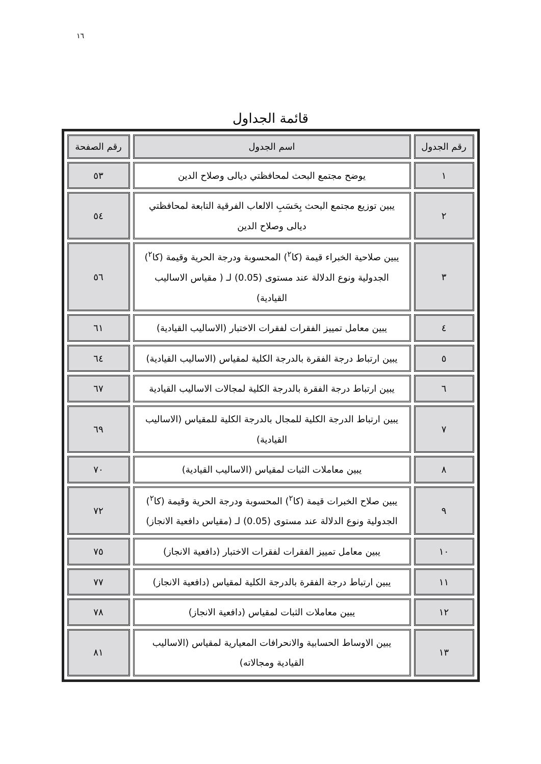١٦
قائمة الجداول
| رقم الجدول | اسم الجدول | رقم الصفحة |
| --- | --- | --- |
| ١ | يوضح مجتمع البحث لمحافظتي ديالى وصلاح الدين | ٥٣ |
| ٢ | يبين توزيع مجتمع البحث بِحَسَبِ الالعاب الفرقية التابعة لمحافظتي ديالى وصلاح الدين | ٥٤ |
| ٣ | يبين صلاحية الخبراء قيمة (كا<sup>٢</sup>) المحسوبة ودرجة الحرية وقيمة (كا<sup>٢</sup>) الجدولية ونوع الدلالة عند مستوى (0.05) لـ ( مقياس الاساليب القيادية) | ٥٦ |
| ٤ | يبين معامل تمييز الفقرات لفقرات الاختبار (الاساليب القيادية) | ٦١ |
| ٥ | يبين ارتباط درجة الفقرة بالدرجة الكلية لمقياس (الاساليب القيادية) | ٦٤ |
| ٦ | يبين ارتباط درجة الفقرة بالدرجة الكلية لمجالات الاساليب القيادية | ٦٧ |
| ٧ | يبين ارتباط الدرجة الكلية للمجال بالدرجة الكلية للمقياس (الاساليب القيادية) | ٦٩ |
| ٨ | يبين معاملات الثبات لمقياس (الاساليب القيادية) | ٧٠ |
| ٩ | يبين صلاح الخبرات قيمة (كا<sup>٢</sup>) المحسوبة ودرجة الحرية وقيمة (كا<sup>٢</sup>) الجدولية ونوع الدلالة عند مستوى (0.05) لـ (مقياس دافعية الانجاز) | ٧٢ |
| ١٠ | يبين معامل تمييز الفقرات لفقرات الاختبار (دافعية الانجاز) | ٧٥ |
| ١١ | يبين ارتباط درجة الفقرة بالدرجة الكلية لمقياس (دافعية الانجاز) | ٧٧ |
| ١٢ | يبين معاملات الثبات لمقياس (دافعية الانجاز) | ٧٨ |
| ١٣ | يبين الاوساط الحسابية والانحرافات المعيارية لمقياس (الاساليب القيادية ومجالاته) | ٨١ |